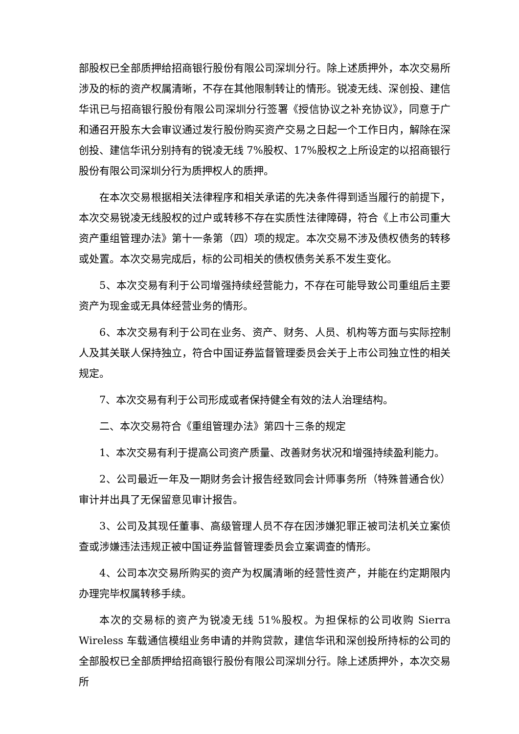部股权已全部质押给招商银行股份有限公司深圳分行。除上述质押外，本次交易所涉及的标的资产权属清晰，不存在其他限制转让的情形。锐凌无线、深创投、建信华讯已与招商银行股份有限公司深圳分行签署《授信协议之补充协议》，同意于广和通召开股东大会审议通过发行股份购买资产交易之日起一个工作日内，解除在深创投、建信华讯分别持有的锐凌无线 7%股权、17%股权之上所设定的以招商银行股份有限公司深圳分行为质押权人的质押。
在本次交易根据相关法律程序和相关承诺的先决条件得到适当履行的前提下，本次交易锐凌无线股权的过户或转移不存在实质性法律障碍，符合《上市公司重大资产重组管理办法》第十一条第（四）项的规定。本次交易不涉及债权债务的转移或处置。本次交易完成后，标的公司相关的债权债务关系不发生变化。
5、本次交易有利于公司增强持续经营能力，不存在可能导致公司重组后主要资产为现金或无具体经营业务的情形。
6、本次交易有利于公司在业务、资产、财务、人员、机构等方面与实际控制人及其关联人保持独立，符合中国证券监督管理委员会关于上市公司独立性的相关规定。
7、本次交易有利于公司形成或者保持健全有效的法人治理结构。
二、本次交易符合《重组管理办法》第四十三条的规定
1、本次交易有利于提高公司资产质量、改善财务状况和增强持续盈利能力。
2、公司最近一年及一期财务会计报告经致同会计师事务所（特殊普通合伙）审计并出具了无保留意见审计报告。
3、公司及其现任董事、高级管理人员不存在因涉嫌犯罪正被司法机关立案侦查或涉嫌违法违规正被中国证券监督管理委员会立案调查的情形。
4、公司本次交易所购买的资产为权属清晰的经营性资产，并能在约定期限内办理完毕权属转移手续。
本次的交易标的资产为锐凌无线 51%股权。为担保标的公司收购 Sierra Wireless 车载通信模组业务申请的并购贷款，建信华讯和深创投所持标的公司的全部股权已全部质押给招商银行股份有限公司深圳分行。除上述质押外，本次交易所